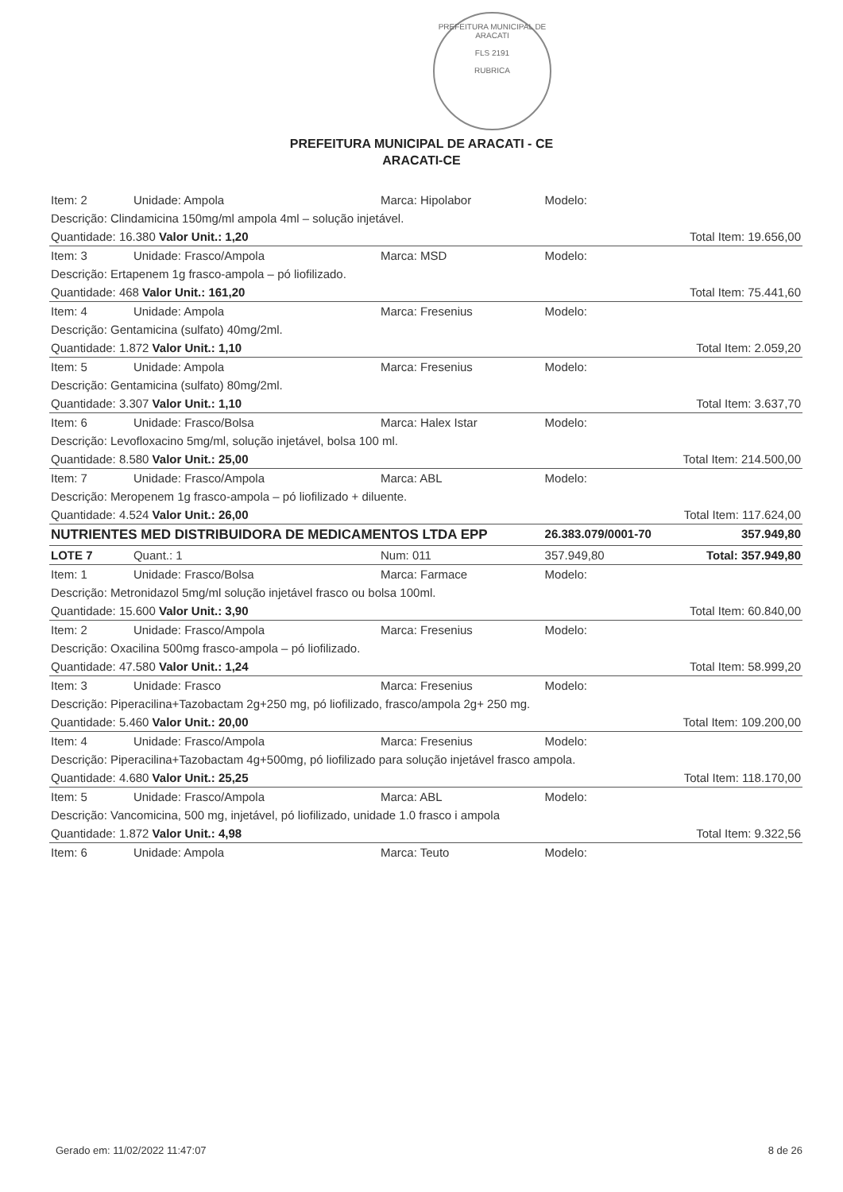PREFEITURA MUNICIPAL DE ARACATI
FLS 2191
RUBRICA
PREFEITURA MUNICIPAL DE ARACATI - CE
ARACATI-CE
| Item: 2 | Unidade: Ampola | Marca: Hipolabor | Modelo: | |
| Descrição: Clindamicina 150mg/ml ampola 4ml – solução injetável. | | | | |
| Quantidade: 16.380 Valor Unit.: 1,20 | | | | Total Item: 19.656,00 |
| Item: 3 | Unidade: Frasco/Ampola | Marca: MSD | Modelo: | |
| Descrição: Ertapenem 1g frasco-ampola – pó liofilizado. | | | | |
| Quantidade: 468 Valor Unit.: 161,20 | | | | Total Item: 75.441,60 |
| Item: 4 | Unidade: Ampola | Marca: Fresenius | Modelo: | |
| Descrição: Gentamicina (sulfato) 40mg/2ml. | | | | |
| Quantidade: 1.872 Valor Unit.: 1,10 | | | | Total Item: 2.059,20 |
| Item: 5 | Unidade: Ampola | Marca: Fresenius | Modelo: | |
| Descrição: Gentamicina (sulfato) 80mg/2ml. | | | | |
| Quantidade: 3.307 Valor Unit.: 1,10 | | | | Total Item: 3.637,70 |
| Item: 6 | Unidade: Frasco/Bolsa | Marca: Halex Istar | Modelo: | |
| Descrição: Levofloxacino 5mg/ml, solução injetável, bolsa 100 ml. | | | | |
| Quantidade: 8.580 Valor Unit.: 25,00 | | | | Total Item: 214.500,00 |
| Item: 7 | Unidade: Frasco/Ampola | Marca: ABL | Modelo: | |
| Descrição: Meropenem 1g frasco-ampola – pó liofilizado + diluente. | | | | |
| Quantidade: 4.524 Valor Unit.: 26,00 | | | | Total Item: 117.624,00 |
| NUTRIENTES MED DISTRIBUIDORA DE MEDICAMENTOS LTDA EPP | | | 26.383.079/0001-70 | 357.949,80 |
| LOTE 7 | Quant.: 1 | Num: 011 | 357.949,80 | Total: 357.949,80 |
| Item: 1 | Unidade: Frasco/Bolsa | Marca: Farmace | Modelo: | |
| Descrição: Metronidazol 5mg/ml solução injetável frasco ou bolsa 100ml. | | | | |
| Quantidade: 15.600 Valor Unit.: 3,90 | | | | Total Item: 60.840,00 |
| Item: 2 | Unidade: Frasco/Ampola | Marca: Fresenius | Modelo: | |
| Descrição: Oxacilina 500mg frasco-ampola – pó liofilizado. | | | | |
| Quantidade: 47.580 Valor Unit.: 1,24 | | | | Total Item: 58.999,20 |
| Item: 3 | Unidade: Frasco | Marca: Fresenius | Modelo: | |
| Descrição: Piperacilina+Tazobactam 2g+250 mg, pó liofilizado, frasco/ampola 2g+ 250 mg. | | | | |
| Quantidade: 5.460 Valor Unit.: 20,00 | | | | Total Item: 109.200,00 |
| Item: 4 | Unidade: Frasco/Ampola | Marca: Fresenius | Modelo: | |
| Descrição: Piperacilina+Tazobactam 4g+500mg, pó liofilizado para solução injetável frasco ampola. | | | | |
| Quantidade: 4.680 Valor Unit.: 25,25 | | | | Total Item: 118.170,00 |
| Item: 5 | Unidade: Frasco/Ampola | Marca: ABL | Modelo: | |
| Descrição: Vancomicina, 500 mg, injetável, pó liofilizado, unidade 1.0 frasco i ampola | | | | |
| Quantidade: 1.872 Valor Unit.: 4,98 | | | | Total Item: 9.322,56 |
| Item: 6 | Unidade: Ampola | Marca: Teuto | Modelo: | |
Gerado em: 11/02/2022 11:47:07 8 de 26